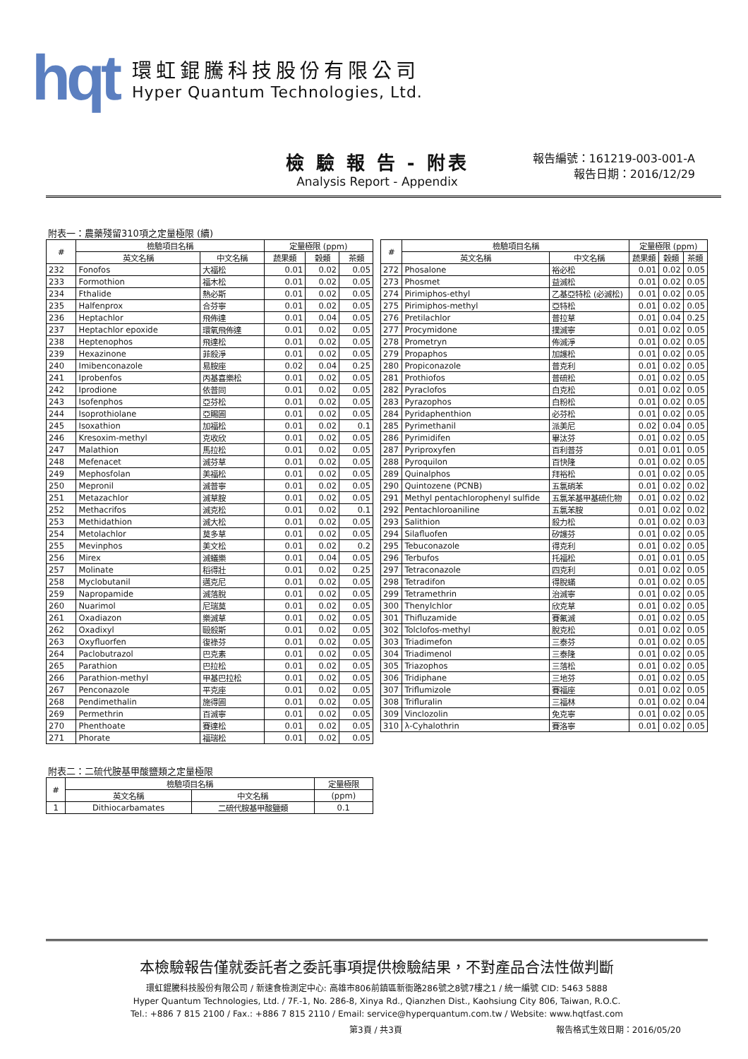hqt
環虹錕騰科技股份有限公司
Hyper Quantum Technologies, Ltd.
檢 驗 報 告 - 附表
Analysis Report - Appendix
報告編號：161219-003-001-A
報告日期：2016/12/29
附表一：農藥殘留310項之定量極限 (續)
| # | 檢驗項目名稱 | | 定量極限 (ppm) | | |
| --- | --- | --- | --- | --- | --- |
| | 英文名稱 | 中文名稱 | 蔬果類 | 穀類 | 茶類 |
| 232 | Fonofos | 大福松 | 0.01 | 0.02 | 0.05 |
| 233 | Formothion | 福木松 | 0.01 | 0.02 | 0.05 |
| 234 | Fthalide | 熱必斯 | 0.01 | 0.02 | 0.05 |
| 235 | Halfenprox | 合芬寧 | 0.01 | 0.02 | 0.05 |
| 236 | Heptachlor | 飛佈達 | 0.01 | 0.04 | 0.05 |
| 237 | Heptachlor epoxide | 環氧飛佈達 | 0.01 | 0.02 | 0.05 |
| 238 | Heptenophos | 飛達松 | 0.01 | 0.02 | 0.05 |
| 239 | Hexazinone | 菲殺淨 | 0.01 | 0.02 | 0.05 |
| 240 | Imibenconazole | 易胺座 | 0.02 | 0.04 | 0.25 |
| 241 | Iprobenfos | 丙基喜樂松 | 0.01 | 0.02 | 0.05 |
| 242 | Iprodione | 依普同 | 0.01 | 0.02 | 0.05 |
| 243 | Isofenphos | 亞芬松 | 0.01 | 0.02 | 0.05 |
| 244 | Isoprothiolane | 亞賜圃 | 0.01 | 0.02 | 0.05 |
| 245 | Isoxathion | 加福松 | 0.01 | 0.02 | 0.1 |
| 246 | Kresoxim-methyl | 克收欣 | 0.01 | 0.02 | 0.05 |
| 247 | Malathion | 馬拉松 | 0.01 | 0.02 | 0.05 |
| 248 | Mefenacet | 滅芬草 | 0.01 | 0.02 | 0.05 |
| 249 | Mephosfolan | 美福松 | 0.01 | 0.02 | 0.05 |
| 250 | Mepronil | 滅普寧 | 0.01 | 0.02 | 0.05 |
| 251 | Metazachlor | 滅草胺 | 0.01 | 0.02 | 0.05 |
| 252 | Methacrifos | 滅克松 | 0.01 | 0.02 | 0.1 |
| 253 | Methidathion | 滅大松 | 0.01 | 0.02 | 0.05 |
| 254 | Metolachlor | 莫多草 | 0.01 | 0.02 | 0.05 |
| 255 | Mevinphos | 美文松 | 0.01 | 0.02 | 0.2 |
| 256 | Mirex | 滅蟻樂 | 0.01 | 0.04 | 0.05 |
| 257 | Molinate | 稻得壯 | 0.01 | 0.02 | 0.25 |
| 258 | Myclobutanil | 邁克尼 | 0.01 | 0.02 | 0.05 |
| 259 | Napropamide | 滅落脫 | 0.01 | 0.02 | 0.05 |
| 260 | Nuarimol | 尼瑞莫 | 0.01 | 0.02 | 0.05 |
| 261 | Oxadiazon | 樂滅草 | 0.01 | 0.02 | 0.05 |
| 262 | Oxadixyl | 毆殺斯 | 0.01 | 0.02 | 0.05 |
| 263 | Oxyfluorfen | 復祿芬 | 0.01 | 0.02 | 0.05 |
| 264 | Paclobutrazol | 巴克素 | 0.01 | 0.02 | 0.05 |
| 265 | Parathion | 巴拉松 | 0.01 | 0.02 | 0.05 |
| 266 | Parathion-methyl | 甲基巴拉松 | 0.01 | 0.02 | 0.05 |
| 267 | Penconazole | 平克座 | 0.01 | 0.02 | 0.05 |
| 268 | Pendimethalin | 施得圃 | 0.01 | 0.02 | 0.05 |
| 269 | Permethrin | 百滅寧 | 0.01 | 0.02 | 0.05 |
| 270 | Phenthoate | 賽達松 | 0.01 | 0.02 | 0.05 |
| 271 | Phorate | 福瑞松 | 0.01 | 0.02 | 0.05 |
| # | 檢驗項目名稱 | | 定量極限 (ppm) | | |
| --- | --- | --- | --- | --- | --- |
| | 英文名稱 | 中文名稱 | 蔬果類 | 穀類 | 茶類 |
| 272 | Phosalone | 裕必松 | 0.01 | 0.02 | 0.05 |
| 273 | Phosmet | 益滅松 | 0.01 | 0.02 | 0.05 |
| 274 | Pirimiphos-ethyl | 乙基亞特松 (必滅松) | 0.01 | 0.02 | 0.05 |
| 275 | Pirimiphos-methyl | 亞特松 | 0.01 | 0.02 | 0.05 |
| 276 | Pretilachlor | 普拉草 | 0.01 | 0.04 | 0.25 |
| 277 | Procymidone | 撲滅寧 | 0.01 | 0.02 | 0.05 |
| 278 | Prometryn | 佈滅淨 | 0.01 | 0.02 | 0.05 |
| 279 | Propaphos | 加護松 | 0.01 | 0.02 | 0.05 |
| 280 | Propiconazole | 普克利 | 0.01 | 0.02 | 0.05 |
| 281 | Prothiofos | 普硫松 | 0.01 | 0.02 | 0.05 |
| 282 | Pyraclofos | 白克松 | 0.01 | 0.02 | 0.05 |
| 283 | Pyrazophos | 白粉松 | 0.01 | 0.02 | 0.05 |
| 284 | Pyridaphenthion | 必芬松 | 0.01 | 0.02 | 0.05 |
| 285 | Pyrimethanil | 派美尼 | 0.02 | 0.04 | 0.05 |
| 286 | Pyrimidifen | 畢汰芬 | 0.01 | 0.02 | 0.05 |
| 287 | Pyriproxyfen | 百利普芬 | 0.01 | 0.01 | 0.05 |
| 288 | Pyroquilon | 百快隆 | 0.01 | 0.02 | 0.05 |
| 289 | Quinalphos | 拜裕松 | 0.01 | 0.02 | 0.05 |
| 290 | Quintozene (PCNB) | 五氯硝苯 | 0.01 | 0.02 | 0.02 |
| 291 | Methyl pentachlorophenyl sulfide | 五氯苯基甲基硫化物 | 0.01 | 0.02 | 0.02 |
| 292 | Pentachloroaniline | 五氯苯胺 | 0.01 | 0.02 | 0.02 |
| 293 | Salithion | 殺力松 | 0.01 | 0.02 | 0.03 |
| 294 | Silafluofen | 矽護芬 | 0.01 | 0.02 | 0.05 |
| 295 | Tebuconazole | 得克利 | 0.01 | 0.02 | 0.05 |
| 296 | Terbufos | 托福松 | 0.01 | 0.01 | 0.05 |
| 297 | Tetraconazole | 四克利 | 0.01 | 0.02 | 0.05 |
| 298 | Tetradifon | 得脫蟎 | 0.01 | 0.02 | 0.05 |
| 299 | Tetramethrin | 治滅寧 | 0.01 | 0.02 | 0.05 |
| 300 | Thenylchlor | 欣克草 | 0.01 | 0.02 | 0.05 |
| 301 | Thifluzamide | 賽氟滅 | 0.01 | 0.02 | 0.05 |
| 302 | Tolclofos-methyl | 脫克松 | 0.01 | 0.02 | 0.05 |
| 303 | Triadimefon | 三泰芬 | 0.01 | 0.02 | 0.05 |
| 304 | Triadimenol | 三泰隆 | 0.01 | 0.02 | 0.05 |
| 305 | Triazophos | 三落松 | 0.01 | 0.02 | 0.05 |
| 306 | Tridiphane | 三地芬 | 0.01 | 0.02 | 0.05 |
| 307 | Triflumizole | 賽福座 | 0.01 | 0.02 | 0.05 |
| 308 | Trifluralin | 三福林 | 0.01 | 0.02 | 0.04 |
| 309 | Vinclozolin | 免克寧 | 0.01 | 0.02 | 0.05 |
| 310 | λ-Cyhalothrin | 賽洛寧 | 0.01 | 0.02 | 0.05 |
附表二：二硫代胺基甲酸鹽類之定量極限
| # | 檢驗項目名稱 | | 定量極限 |
| --- | --- | --- | --- |
| | 英文名稱 | 中文名稱 | (ppm) |
| 1 | Dithiocarbamates | 二硫代胺基甲酸鹽類 | 0.1 |
本檢驗報告僅就委託者之委託事項提供檢驗結果，不對產品合法性做判斷
環虹錕騰科技股份有限公司 / 新速食檢測定中心: 高雄市806前鎮區新衙路286號之8號7樓之1 / 統一編號 CID: 5463 5888
Hyper Quantum Technologies, Ltd. / 7F.-1, No. 286-8, Xinya Rd., Qianzhen Dist., Kaohsiung City 806, Taiwan, R.O.C.
Tel.: +886 7 815 2100 / Fax.: +886 7 815 2110 / Email: service@hyperquantum.com.tw / Website: www.hqtfast.com
第3頁 / 共3頁 報告格式生效日期：2016/05/20